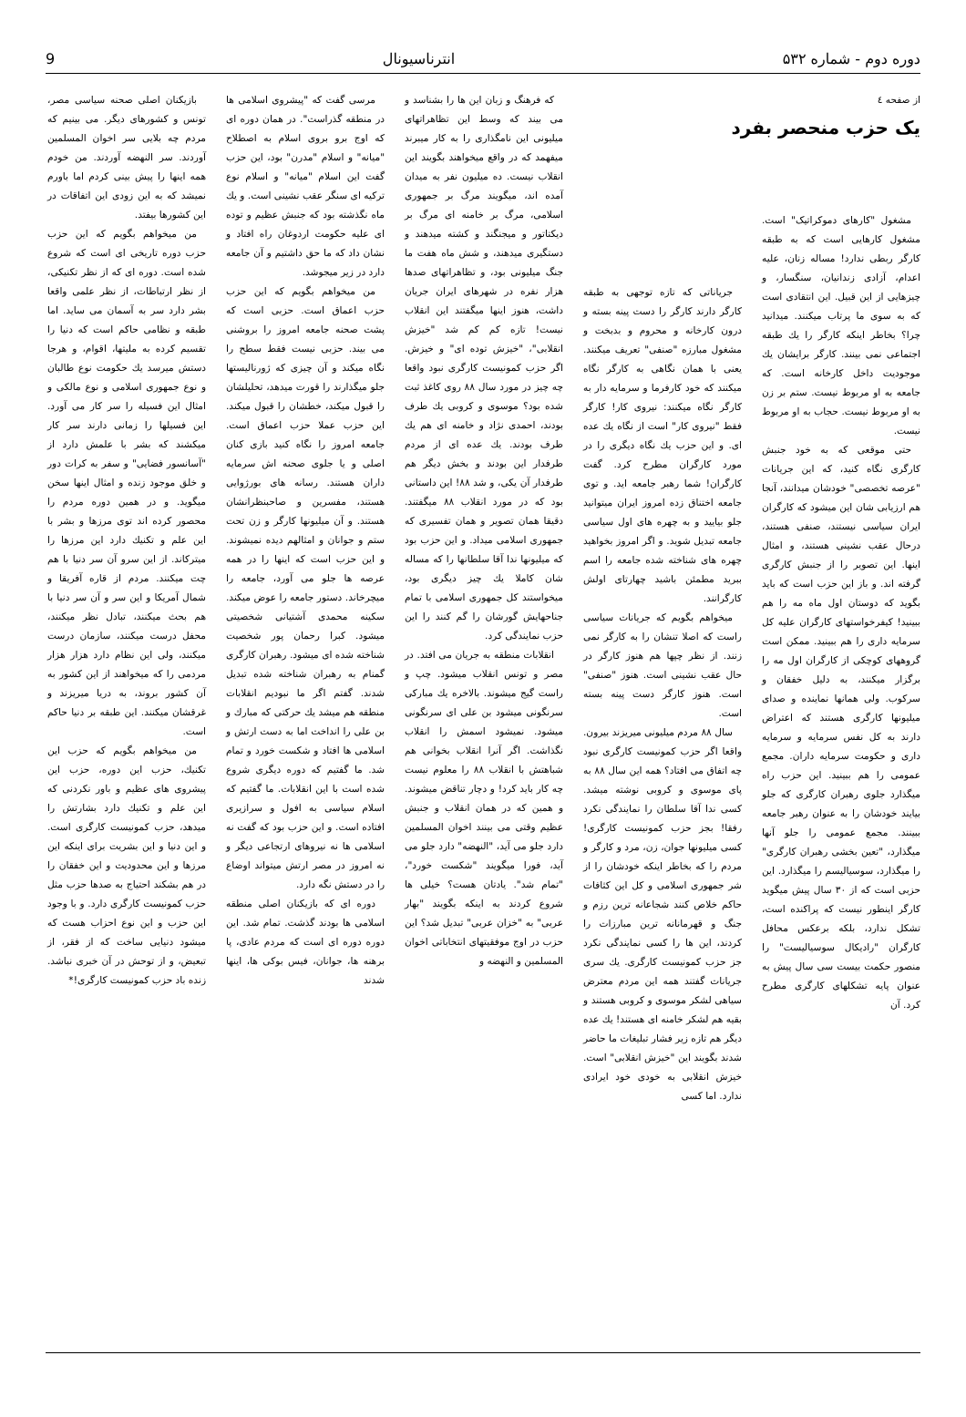دوره دوم - شماره ۵۳۲ انترناسیونال 9
از صفحه ٤
یک حزب منحصر بفرد
مشغول "کارهای دموکراتیک" است. مشغول کارهایی است که به طبقه کارگر ربطی ندارد! مساله زنان، علیه اعدام، آزادی زندانیان، سنگسار، و چیزهایی از این قبیل. این انتقادی است که به سوی ما پرتاب میکنند. میدانید چرا؟ بخاطر اینکه کارگر را یك طبقه اجتماعی نمی بینند. کارگر برایشان یك موجودیت داخل کارخانه است. که جامعه به او مربوط نیست. ستم بر زن به او مربوط نیست. حجاب به او مربوط نیست.
حتی موقعی که به خود جنبش کارگری نگاه کنید، که این جریانات "عرصه تخصصی" خودشان میدانند، آنجا هم ارزیابی شان این میشود که کارگران ایران سیاسی نیستند، صنفی هستند، درحال عقب نشینی هستند، و امثال اینها. این تصویر را از جنبش کارگری گرفته اند. و باز این حزب است که باید بگوید که دوستان اول ماه مه را هم ببینید! کیفرخواستهای کارگران علیه کل سرمایه داری را هم ببینید. ممکن است گروههای کوچکی از کارگران اول مه را برگزار میکنند، به دلیل خفقان و سرکوب. ولی همانها نماینده و صدای میلیونها کارگری هستند که اعتراض دارند به کل نفس سرمایه و سرمایه داری و حکومت سرمایه داران. مجمع عمومی را هم ببینید. این حزب راه میگذارد جلوی رهبران کارگری که جلو بیایند خودشان را به عنوان رهبر جامعه ببینند. مجمع عمومی را جلو آنها میگذارد، "تعین بخشی رهبران کارگری" را میگذارد، سوسیالیسم را میگذارد. این حزبی است که از ۳۰ سال پیش میگوید کارگر اینطور نیست که پراکنده است، تشکل ندارد، بلکه برعکس محافل کارگران "رادیکال سوسیالیست" را منصور حکمت بیست سی سال پیش به عنوان پایه تشکلهای کارگری مطرح کرد. آن
جریاناتی که تازه توجهی به طبقه کارگر دارند کارگر را دست پینه بسته و درون کارخانه و محروم و بدبخت و مشغول مبارزه "صنفی" تعریف میکنند. یعنی با همان نگاهی به کارگر نگاه میکنند که خود کارفرما و سرمایه دار به کارگر نگاه میکنند: نیروی کار! کارگر فقط "نیروی کار" است از نگاه یك عده ای. و این حزب یك نگاه دیگری را در مورد کارگران مطرح کرد. گفت کارگران! شما رهبر جامعه اید. و توی جامعه اختناق زده امروز ایران میتوانید جلو بیایید و به چهره های اول سیاسی جامعه تبدیل شوید. و اگر امروز بخواهید چهره های شناخته شده جامعه را اسم ببرید مطمئن باشید چهارتای اولش کارگرانند.
میخواهم بگویم که جریانات سیاسی راست که اصلا تنشان را به کارگر نمی زنند. از نظر چپها هم هنوز کارگر در حال عقب نشینی است. هنوز "صنفی" است. هنوز کارگر دست پینه بسته است.
سال ۸۸ مردم میلیونی میریزند بیرون. واقعا اگر حزب کمونیست کارگری نبود چه اتفاق می افتاد؟ همه این سال ۸۸ به پای موسوی و کروبی نوشته میشد. کسی ندا آقا سلطان را نمایندگی نکرد رفقا! بجز حزب کمونیست کارگری! کسی میلیونها جوان، زن، مرد و کارگر و مردم را که بخاطر اینکه خودشان را از شر جمهوری اسلامی و کل این کثافات حاکم خلاص کنند شجاعانه ترین رزم و جنگ و قهرمانانه ترین مبارزات را کردند، این ها را کسی نمایندگی نکرد جز حزب کمونیست کارگری. یك سری جریانات گفتند همه این مردم معترض سیاهی لشکر موسوی و کروبی هستند و بقیه هم لشکر خامنه ای هستند! یك عده دیگر هم تازه زیر فشار تبلیغات ما حاضر شدند بگویند این "خیزش انقلابی" است. خیزش انقلابی به خودی خود ایرادی ندارد. اما کسی
که فرهنگ و زبان این ها را بشناسد و می بیند که وسط این تظاهراتهای میلیونی این نامگذاری را به کار میبرند میفهمد که در واقع میخواهند بگویند این انقلاب نیست. ده میلیون نفر به میدان آمده اند، میگویند مرگ بر جمهوری اسلامی، مرگ بر خامنه ای مرگ بر دیکتاتور و میجنگند و کشته میدهند و دستگیری میدهند، و شش ماه هفت ما جنگ میلیونی بود، و تظاهراتهای صدها هزار نفره در شهرهای ایران جریان داشت، هنوز اینها میگفتند این انقلاب نیست! تازه کم کم شد "خیزش انقلابی"، "خیزش توده ای" و خیزش. اگر حزب کمونیست کارگری نبود واقعا چه چیز در مورد سال ۸۸ روی کاغذ ثبت شده بود؟ موسوی و کروبی یك طرف بودند، احمدی نژاد و خامنه ای هم یك طرف بودند. یك عده ای از مردم طرفدار این بودند و بخش دیگر هم طرفدار آن یکی، و شد ۸۸! این داستانی بود که در مورد انقلاب ۸۸ میگفتند. دقیقا همان تصویر و همان تفسیری که جمهوری اسلامی میداد. و این حزب بود که میلیونها ندا آقا سلطانها را که مساله شان کاملا یك چیز دیگری بود، میخواستند کل جمهوری اسلامی با تمام جناحهایش گورشان را گم کنند را این حزب نمایندگی کرد.
انقلابات منطقه به جریان می افتد. در مصر و تونس انقلاب میشود. چپ و راست گیج میشوند. بالاخره یك مبارکی سرنگونی میشود بن علی ای سرنگونی میشود. نمیشود اسمش را انقلاب نگذاشت. اگر آنرا انقلاب بخوانی هم شباهتش با انقلاب ۸۸ را معلوم نیست چه کار باید کرد! و دچار تناقض میشوند. و همین که در همان انقلاب و جنبش عظیم وقتی می بینند اخوان المسلمین دارد جلو می آید، "النهضه" دارد جلو می آید، فورا میگویند "شکست خورد"، "تمام شد". یادتان هست؟ خیلی ها شروع کردند به اینکه بگویند "بهار عربی" به "خزان عربی" تبدیل شد؟ این حزب در اوج موفقیتهای انتخاباتی اخوان المسلمین و النهضه و
مرسی گفت که "پیشروی اسلامی ها در منطقه گذراست". در همان دوره ای که اوج برو بروی اسلام به اصطلاح "میانه" و اسلام "مدرن" بود، این حزب گفت این اسلام "میانه" و اسلام نوع ترکیه ای سنگر عقب نشینی است. و یك ماه نگذشته بود که جنبش عظیم و توده ای علیه حکومت اردوغان راه افتاد و نشان داد که ما حق داشتیم و آن جامعه دارد در زیر میجوشد.
من میخواهم بگویم که این حزب حزب اعماق است. حزبی است که پشت صحنه جامعه امروز را بروشنی می بیند. حزبی نیست فقط سطح را نگاه میکند و آن چیزی که ژورنالیستها جلو میگذارند را قورت میدهد، تحلیلشان را قبول میکند، خطشان را قبول میکند. این حزب عملا حزب اعماق است. جامعه امروز را نگاه کنید بازی کنان اصلی و یا جلوی صحنه اش سرمایه داران هستند. رسانه های بورژوایی هستند، مفسرین و صاحبنظرانشان هستند. و آن میلیونها کارگر و زن تحت ستم و جوانان و امثالهم دیده نمیشوند. و این حزب است که اینها را در همه عرصه ها جلو می آورد، جامعه را میچرخاند. دستور جامعه را عوض میکند. سکینه محمدی آشتیانی شخصیتی میشود. کبرا رحمان پور شخصیت شناخته شده ای میشود. رهبران کارگری گمنام به رهبران شناخته شده تبدیل شدند. گفتم اگر ما نبودیم انقلابات منطقه هم میشد یك حرکتی که مبارك و بن علی را انداخت اما به دست ارتش و اسلامی ها افتاد و شکست خورد و تمام شد. ما گفتیم که دوره دیگری شروع شده است با این انقلابات. ما گفتیم که اسلام سیاسی به افول و سرازیری افتاده است. و این حزب بود که گفت نه اسلامی ها نه نیروهای ارتجاعی دیگر و نه امروز در مصر ارتش میتواند اوضاع را در دستش نگه دارد.
دوره ای که بازیکنان اصلی منطقه اسلامی ها بودند گذشت. تمام شد. این دوره دوره ای است که مردم عادی، پا برهنه ها، جوانان، فیس بوکی ها، اینها شدند
بازیکنان اصلی صحنه سیاسی مصر، تونس و کشورهای دیگر. می بینیم که مردم چه بلایی سر اخوان المسلمین آوردند. سر النهضه آوردند. من خودم همه اینها را پیش بینی کردم اما باورم نمیشد که به این زودی این اتفاقات در این کشورها بیفتد.
من میخواهم بگویم که این حزب حزب دوره تاریخی ای است که شروع شده است. دوره ای که از نظر تکنیکی، از نظر ارتباطات، از نظر علمی واقعا بشر دارد سر به آسمان می ساید. اما طبقه و نظامی حاکم است که دنیا را تقسیم کرده به ملیتها، اقوام، و هرجا دستش میرسد یك حکومت نوع طالبان و نوع جمهوری اسلامی و نوع مالکی و امثال این فسیله را سر کار می آورد. این فسیلها را زمانی دارند سر کار میکشند که بشر با علمش دارد از "آسانسور فضایی" و سفر به کرات دور و خلق موجود زنده و امثال اینها سخن میگوید. و در همین دوره مردم را محصور کرده اند توی مرزها و بشر با این علم و تکنیك دارد این مرزها را میترکاند. از این سرو آن سر دنیا با هم چت میکنند. مردم از قاره آفریقا و شمال آمریکا و این سر و آن سر دنیا با هم بحث میکنند، تبادل نظر میکنند، محفل درست میکنند، سازمان درست میکنند، ولی این نظام دارد هزار هزار مردمی را که میخواهند از این کشور به آن کشور بروند، به دریا میریزند و غرقشان میکنند. این طبقه بر دنیا حاکم است.
من میخواهم بگویم که حزب این تکنیك، حزب این دوره، حزب این پیشروی های عظیم و باور نکردنی که این علم و تکنیك دارد بشارتش را میدهد، حزب کمونیست کارگری است. و این دنیا و این بشریت برای اینکه این مرزها و این محدودیت و این خفقان را در هم بشکند احتیاج به صدها حزب مثل حزب کمونیست کارگری دارد. و با وجود این حزب و این نوع احزاب هست که میشود دنیایی ساخت که از فقر، از تبعیض، و از توحش در آن خبری نباشد. زنده باد حزب کمونیست کارگری!*